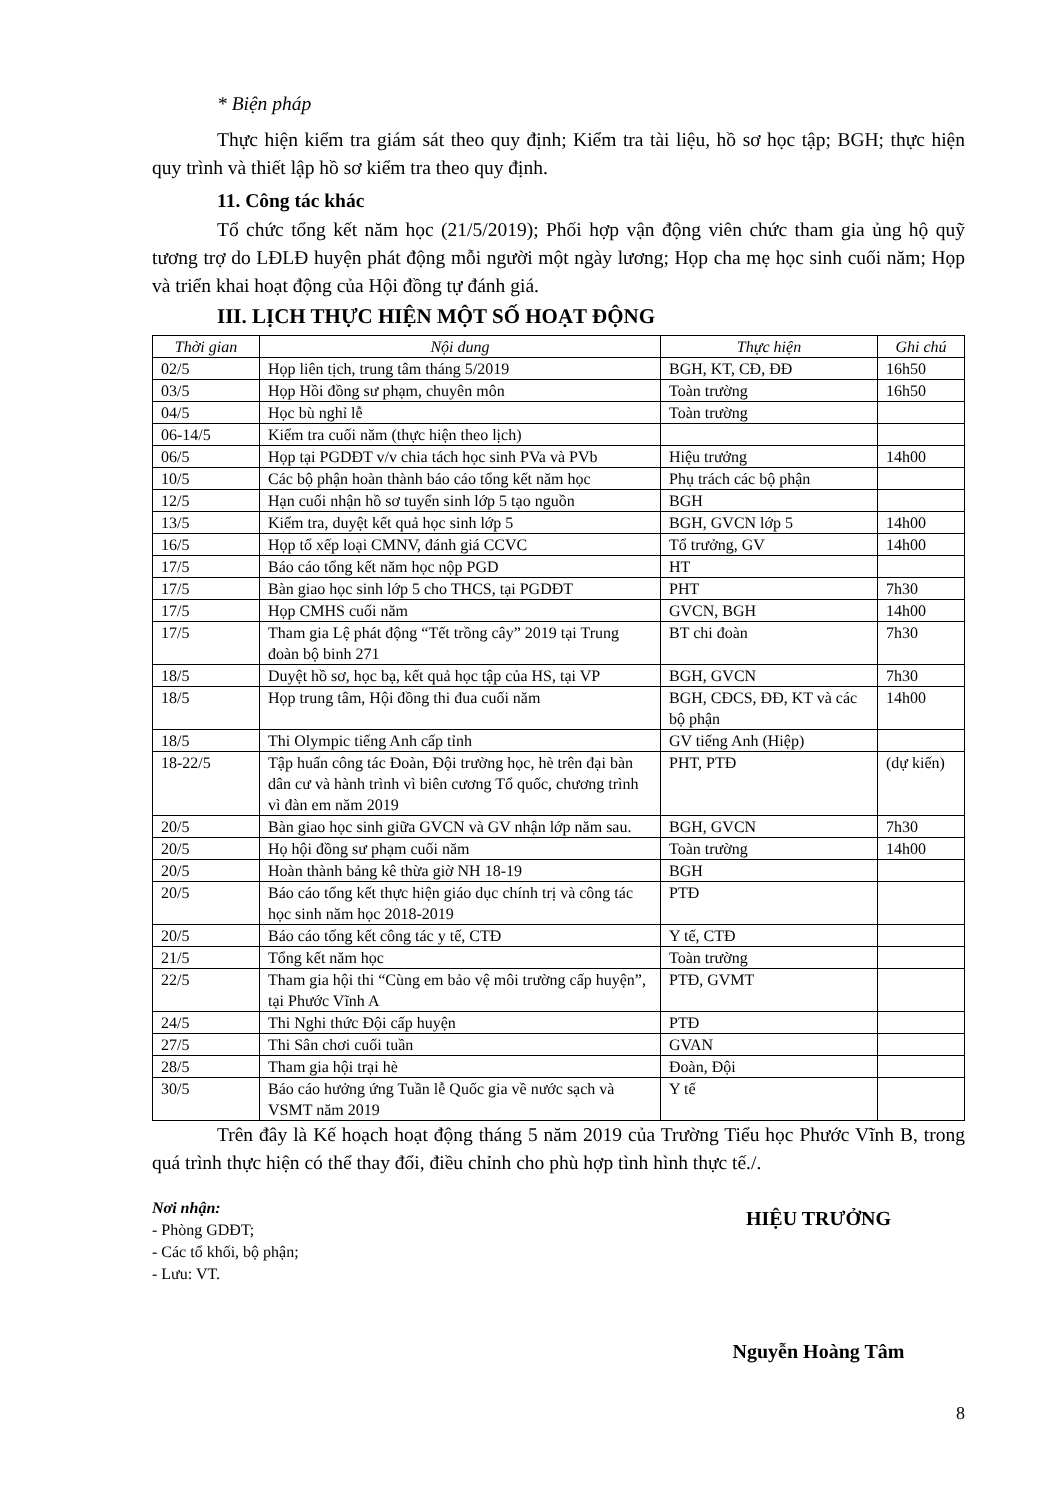* Biện pháp
Thực hiện kiểm tra giám sát theo quy định; Kiểm tra tài liệu, hồ sơ học tập; BGH; thực hiện quy trình và thiết lập hồ sơ kiểm tra theo quy định.
11. Công tác khác
Tổ chức tổng kết năm học (21/5/2019); Phối hợp vận động viên chức tham gia ủng hộ quỹ tương trợ do LĐLĐ huyện phát động mỗi người một ngày lương; Họp cha mẹ học sinh cuối năm; Họp và triển khai hoạt động của Hội đồng tự đánh giá.
III. LỊCH THỰC HIỆN MỘT SỐ HOẠT ĐỘNG
| Thời gian | Nội dung | Thực hiện | Ghi chú |
| --- | --- | --- | --- |
| 02/5 | Họp liên tịch, trung tâm tháng 5/2019 | BGH, KT, CĐ, ĐĐ | 16h50 |
| 03/5 | Họp Hồi đồng sư phạm, chuyên môn | Toàn trường | 16h50 |
| 04/5 | Học bù nghỉ lễ | Toàn trường | |
| 06-14/5 | Kiểm tra cuối năm (thực hiện theo lịch) | | |
| 06/5 | Họp tại PGDĐT v/v chia tách học sinh PVa và PVb | Hiệu trưởng | 14h00 |
| 10/5 | Các bộ phận hoàn thành báo cáo tổng kết năm học | Phụ trách các bộ phận | |
| 12/5 | Hạn cuối nhận hồ sơ tuyển sinh lớp 5 tạo nguồn | BGH | |
| 13/5 | Kiểm tra, duyệt kết quả học sinh lớp 5 | BGH, GVCN lớp 5 | 14h00 |
| 16/5 | Họp tổ xếp loại CMNV, đánh giá CCVC | Tổ trưởng, GV | 14h00 |
| 17/5 | Báo cáo tổng kết năm học nộp PGD | HT | |
| 17/5 | Bàn giao học sinh lớp 5 cho THCS, tại PGDĐT | PHT | 7h30 |
| 17/5 | Họp CMHS cuối năm | GVCN, BGH | 14h00 |
| 17/5 | Tham gia Lệ phát động “Tết trồng cây” 2019 tại Trung đoàn bộ binh 271 | BT chi đoàn | 7h30 |
| 18/5 | Duyệt hồ sơ, học bạ, kết quả học tập của HS, tại VP | BGH, GVCN | 7h30 |
| 18/5 | Họp trung tâm, Hội đồng thi đua cuối năm | BGH, CĐCS, ĐĐ, KT và các bộ phận | 14h00 |
| 18/5 | Thi Olympic tiếng Anh cấp tỉnh | GV tiếng Anh (Hiệp) | |
| 18-22/5 | Tập huấn công tác Đoàn, Đội trường học, hè trên đại bàn dân cư và hành trình vì biên cương Tổ quốc, chương trình vì đàn em năm 2019 | PHT, PTĐ | (dự kiến) |
| 20/5 | Bàn giao học sinh giữa GVCN và GV nhận lớp năm sau. | BGH, GVCN | 7h30 |
| 20/5 | Họ hội đồng sư phạm cuối năm | Toàn trường | 14h00 |
| 20/5 | Hoàn thành bảng kê thừa giờ NH 18-19 | BGH | |
| 20/5 | Báo cáo tổng kết thực hiện giáo dục chính trị và công tác học sinh năm học 2018-2019 | PTĐ | |
| 20/5 | Báo cáo tổng kết công tác y tế, CTĐ | Y tế, CTĐ | |
| 21/5 | Tổng kết năm học | Toàn trường | |
| 22/5 | Tham gia hội thi “Cùng em bảo vệ môi trường cấp huyện”, tại Phước Vĩnh A | PTĐ, GVMT | |
| 24/5 | Thi Nghi thức Đội cấp huyện | PTĐ | |
| 27/5 | Thi Sân chơi cuối tuần | GVAN | |
| 28/5 | Tham gia hội trại hè | Đoàn, Đội | |
| 30/5 | Báo cáo hưởng ứng Tuần lễ Quốc gia về nước sạch và VSMT năm 2019 | Y tế | |
Trên đây là Kế hoạch hoạt động tháng 5 năm 2019 của Trường Tiểu học Phước Vĩnh B, trong quá trình thực hiện có thể thay đổi, điều chỉnh cho phù hợp tình hình thực tế./.
Nơi nhận:
- Phòng GDĐT;
- Các tổ khối, bộ phận;
- Lưu: VT.
HIỆU TRƯỞNG
Nguyễn Hoàng Tâm
8